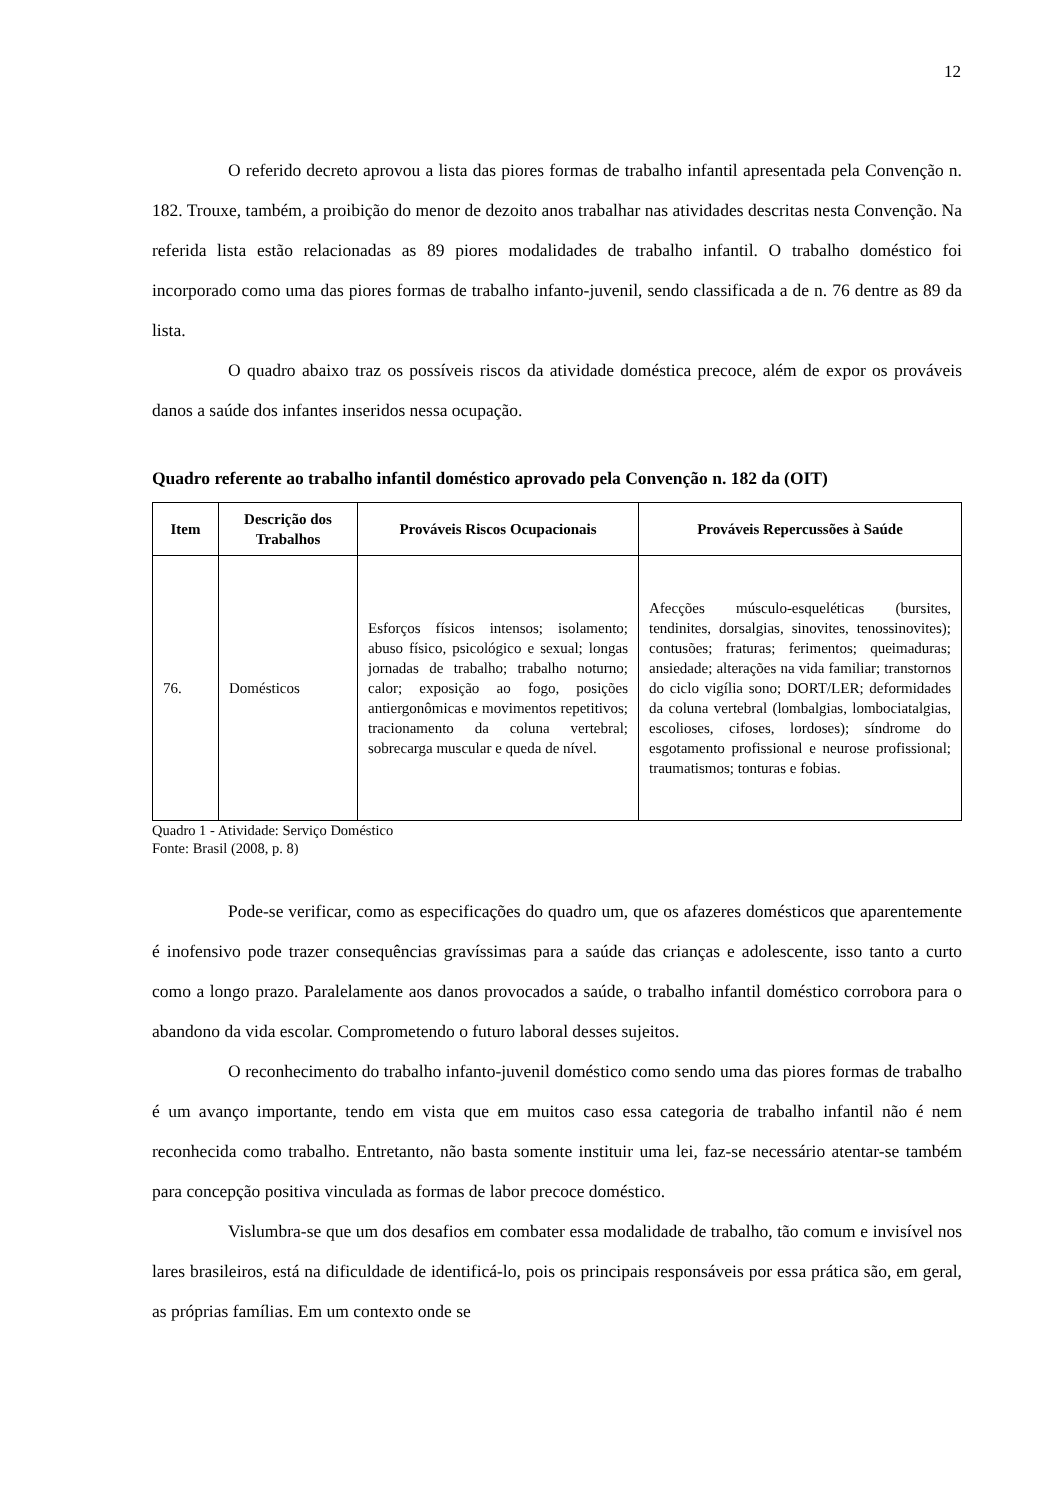12
O referido decreto aprovou a lista das piores formas de trabalho infantil apresentada pela Convenção n. 182. Trouxe, também, a proibição do menor de dezoito anos trabalhar nas atividades descritas nesta Convenção. Na referida lista estão relacionadas as 89 piores modalidades de trabalho infantil. O trabalho doméstico foi incorporado como uma das piores formas de trabalho infanto-juvenil, sendo classificada a de n. 76 dentre as 89 da lista.
O quadro abaixo traz os possíveis riscos da atividade doméstica precoce, além de expor os prováveis danos a saúde dos infantes inseridos nessa ocupação.
Quadro referente ao trabalho infantil doméstico aprovado pela Convenção n. 182 da (OIT)
| Item | Descrição dos Trabalhos | Prováveis Riscos Ocupacionais | Prováveis Repercussões à Saúde |
| --- | --- | --- | --- |
| 76. | Domésticos | Esforços físicos intensos; isolamento; abuso físico, psicológico e sexual; longas jornadas de trabalho; trabalho noturno; calor; exposição ao fogo, posições antiergonômicas e movimentos repetitivos; tracionamento da coluna vertebral; sobrecarga muscular e queda de nível. | Afecções músculo-esqueléticas (bursites, tendinites, dorsalgias, sinovites, tenossinovites); contusões; fraturas; ferimentos; queimaduras; ansiedade; alterações na vida familiar; transtornos do ciclo vigília sono; DORT/LER; deformidades da coluna vertebral (lombalgias, lombociatalgias, escolioses, cifoses, lordoses); síndrome do esgotamento profissional e neurose profissional; traumatismos; tonturas e fobias. |
Quadro 1 - Atividade: Serviço Doméstico
Fonte: Brasil (2008, p. 8)
Pode-se verificar, como as especificações do quadro um, que os afazeres domésticos que aparentemente é inofensivo pode trazer consequências gravíssimas para a saúde das crianças e adolescente, isso tanto a curto como a longo prazo. Paralelamente aos danos provocados a saúde, o trabalho infantil doméstico corrobora para o abandono da vida escolar. Comprometendo o futuro laboral desses sujeitos.
O reconhecimento do trabalho infanto-juvenil doméstico como sendo uma das piores formas de trabalho é um avanço importante, tendo em vista que em muitos caso essa categoria de trabalho infantil não é nem reconhecida como trabalho. Entretanto, não basta somente instituir uma lei, faz-se necessário atentar-se também para concepção positiva vinculada as formas de labor precoce doméstico.
Vislumbra-se que um dos desafios em combater essa modalidade de trabalho, tão comum e invisível nos lares brasileiros, está na dificuldade de identificá-lo, pois os principais responsáveis por essa prática são, em geral, as próprias famílias. Em um contexto onde se